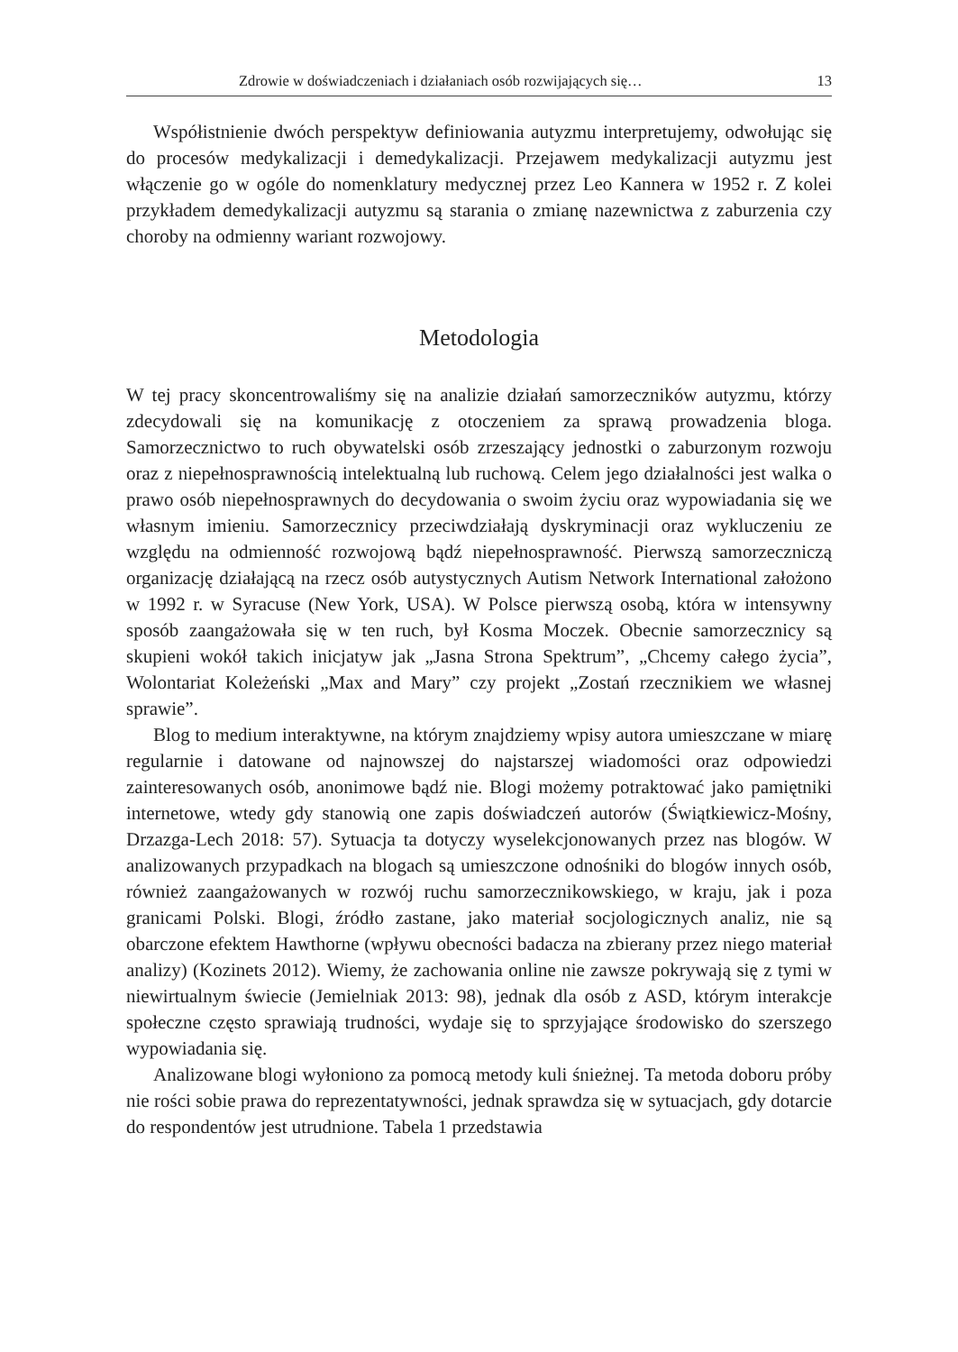Zdrowie w doświadczeniach i działaniach osób rozwijających się… 13
Współistnienie dwóch perspektyw definiowania autyzmu interpretujemy, odwołując się do procesów medykalizacji i demedykalizacji. Przejawem medykalizacji autyzmu jest włączenie go w ogóle do nomenklatury medycznej przez Leo Kannera w 1952 r. Z kolei przykładem demedykalizacji autyzmu są starania o zmianę nazewnictwa z zaburzenia czy choroby na odmienny wariant rozwojowy.
Metodologia
W tej pracy skoncentrowaliśmy się na analizie działań samorzeczników autyzmu, którzy zdecydowali się na komunikację z otoczeniem za sprawą prowadzenia bloga. Samorzecznictwo to ruch obywatelski osób zrzeszający jednostki o zaburzonym rozwoju oraz z niepełnosprawnością intelektualną lub ruchową. Celem jego działalności jest walka o prawo osób niepełnosprawnych do decydowania o swoim życiu oraz wypowiadania się we własnym imieniu. Samorzecznicy przeciwdziałają dyskryminacji oraz wykluczeniu ze względu na odmienność rozwojową bądź niepełnosprawność. Pierwszą samorzeczniczą organizację działającą na rzecz osób autystycznych Autism Network International założono w 1992 r. w Syracuse (New York, USA). W Polsce pierwszą osobą, która w intensywny sposób zaangażowała się w ten ruch, był Kosma Moczek. Obecnie samorzecznicy są skupieni wokół takich inicjatyw jak „Jasna Strona Spektrum”, „Chcemy całego życia”, Wolontariat Koleżeński „Max and Mary” czy projekt „Zostań rzecznikiem we własnej sprawie”.
Blog to medium interaktywne, na którym znajdziemy wpisy autora umieszczane w miarę regularnie i datowane od najnowszej do najstarszej wiadomości oraz odpowiedzi zainteresowanych osób, anonimowe bądź nie. Blogi możemy potraktować jako pamiętniki internetowe, wtedy gdy stanowią one zapis doświadczeń autorów (Świątkiewicz-Mośny, Drzazga-Lech 2018: 57). Sytuacja ta dotyczy wyselekcjonowanych przez nas blogów. W analizowanych przypadkach na blogach są umieszczone odnośniki do blogów innych osób, również zaangażowanych w rozwój ruchu samorzecznikowskiego, w kraju, jak i poza granicami Polski. Blogi, źródło zastane, jako materiał socjologicznych analiz, nie są obarczone efektem Hawthorne (wpływu obecności badacza na zbierany przez niego materiał analizy) (Kozinets 2012). Wiemy, że zachowania online nie zawsze pokrywają się z tymi w niewirtualnym świecie (Jemielniak 2013: 98), jednak dla osób z ASD, którym interakcje społeczne często sprawiają trudności, wydaje się to sprzyjające środowisko do szerszego wypowiadania się.
Analizowane blogi wyłoniono za pomocą metody kuli śnieżnej. Ta metoda doboru próby nie rości sobie prawa do reprezentatywności, jednak sprawdza się w sytuacjach, gdy dotarcie do respondentów jest utrudnione. Tabela 1 przedstawia